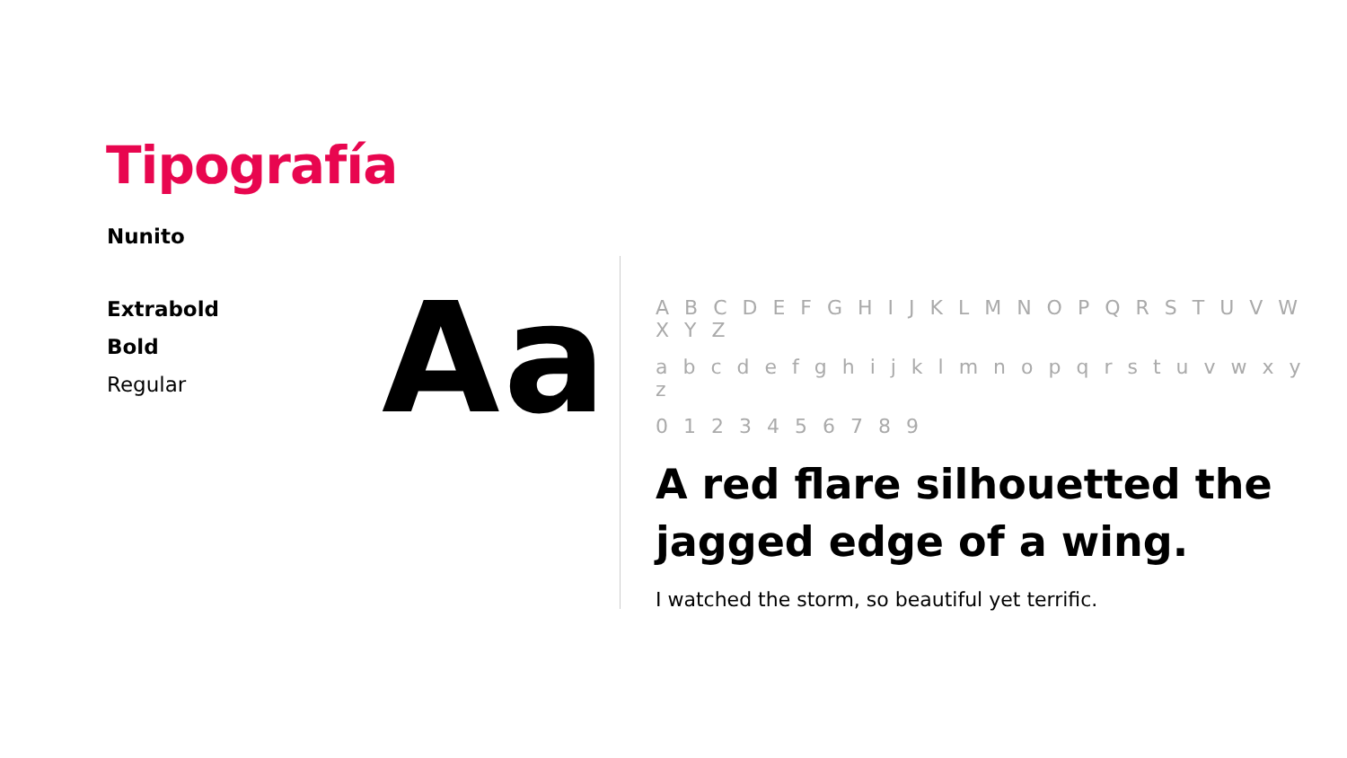Tipografía
Nunito
Extrabold
Bold
Regular
Aa
A B C D E F G H I J K L M N O P Q R S T U V W X Y Z
a b c d e f g h i j k l m n o p q r s t u v w x y z
0 1 2 3 4 5 6 7 8 9
A red flare silhouetted the jagged edge of a wing.
I watched the storm, so beautiful yet terrific.